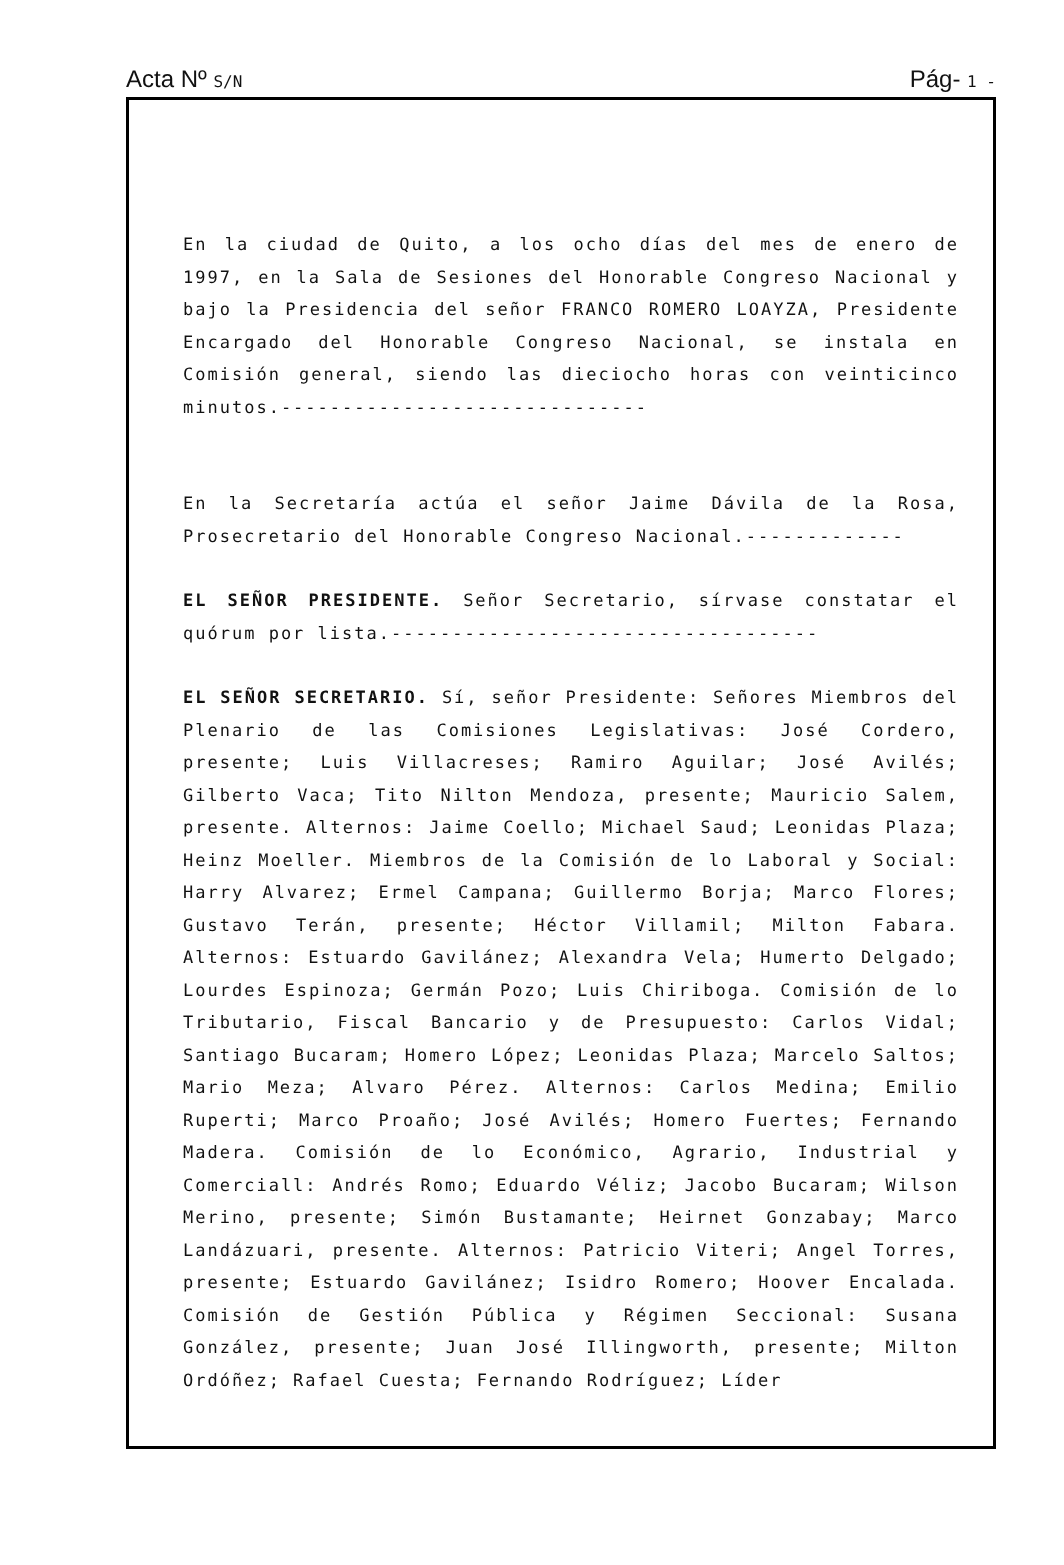Acta Nº S/N Pág- 1 -
En la ciudad de Quito, a los ocho días del mes de enero de 1997, en la Sala de Sesiones del Honorable Congreso Nacional y bajo la Presidencia del señor FRANCO ROMERO LOAYZA, Presidente Encargado del Honorable Congreso Nacional, se instala en Comisión general, siendo las dieciocho horas con veinticinco minutos.------------------------------
En la Secretaría actúa el señor Jaime Dávila de la Rosa, Prosecretario del Honorable Congreso Nacional.-------------
EL SEÑOR PRESIDENTE. Señor Secretario, sírvase constatar el quórum por lista.-----------------------------------
EL SEÑOR SECRETARIO. Sí, señor Presidente: Señores Miembros del Plenario de las Comisiones Legislativas: José Cordero, presente; Luis Villacreses; Ramiro Aguilar; José Avilés; Gilberto Vaca; Tito Nilton Mendoza, presente; Mauricio Salem, presente. Alternos: Jaime Coello; Michael Saud; Leonidas Plaza; Heinz Moeller. Miembros de la Comisión de lo Laboral y Social: Harry Alvarez; Ermel Campana; Guillermo Borja; Marco Flores; Gustavo Terán, presente; Héctor Villamil; Milton Fabara. Alternos: Estuardo Gavilánez; Alexandra Vela; Humerto Delgado; Lourdes Espinoza; Germán Pozo; Luis Chiriboga. Comisión de lo Tributario, Fiscal Bancario y de Presupuesto: Carlos Vidal; Santiago Bucaram; Homero López; Leonidas Plaza; Marcelo Saltos; Mario Meza; Alvaro Pérez. Alternos: Carlos Medina; Emilio Ruperti; Marco Proaño; José Avilés; Homero Fuertes; Fernando Madera. Comisión de lo Económico, Agrario, Industrial y Comerciall: Andrés Romo; Eduardo Véliz; Jacobo Bucaram; Wilson Merino, presente; Simón Bustamante; Heirnet Gonzabay; Marco Landázuari, presente. Alternos: Patricio Viteri; Angel Torres, presente; Estuardo Gavilánez; Isidro Romero; Hoover Encalada. Comisión de Gestión Pública y Régimen Seccional: Susana González, presente; Juan José Illingworth, presente; Milton Ordóñez; Rafael Cuesta; Fernando Rodríguez; Líder